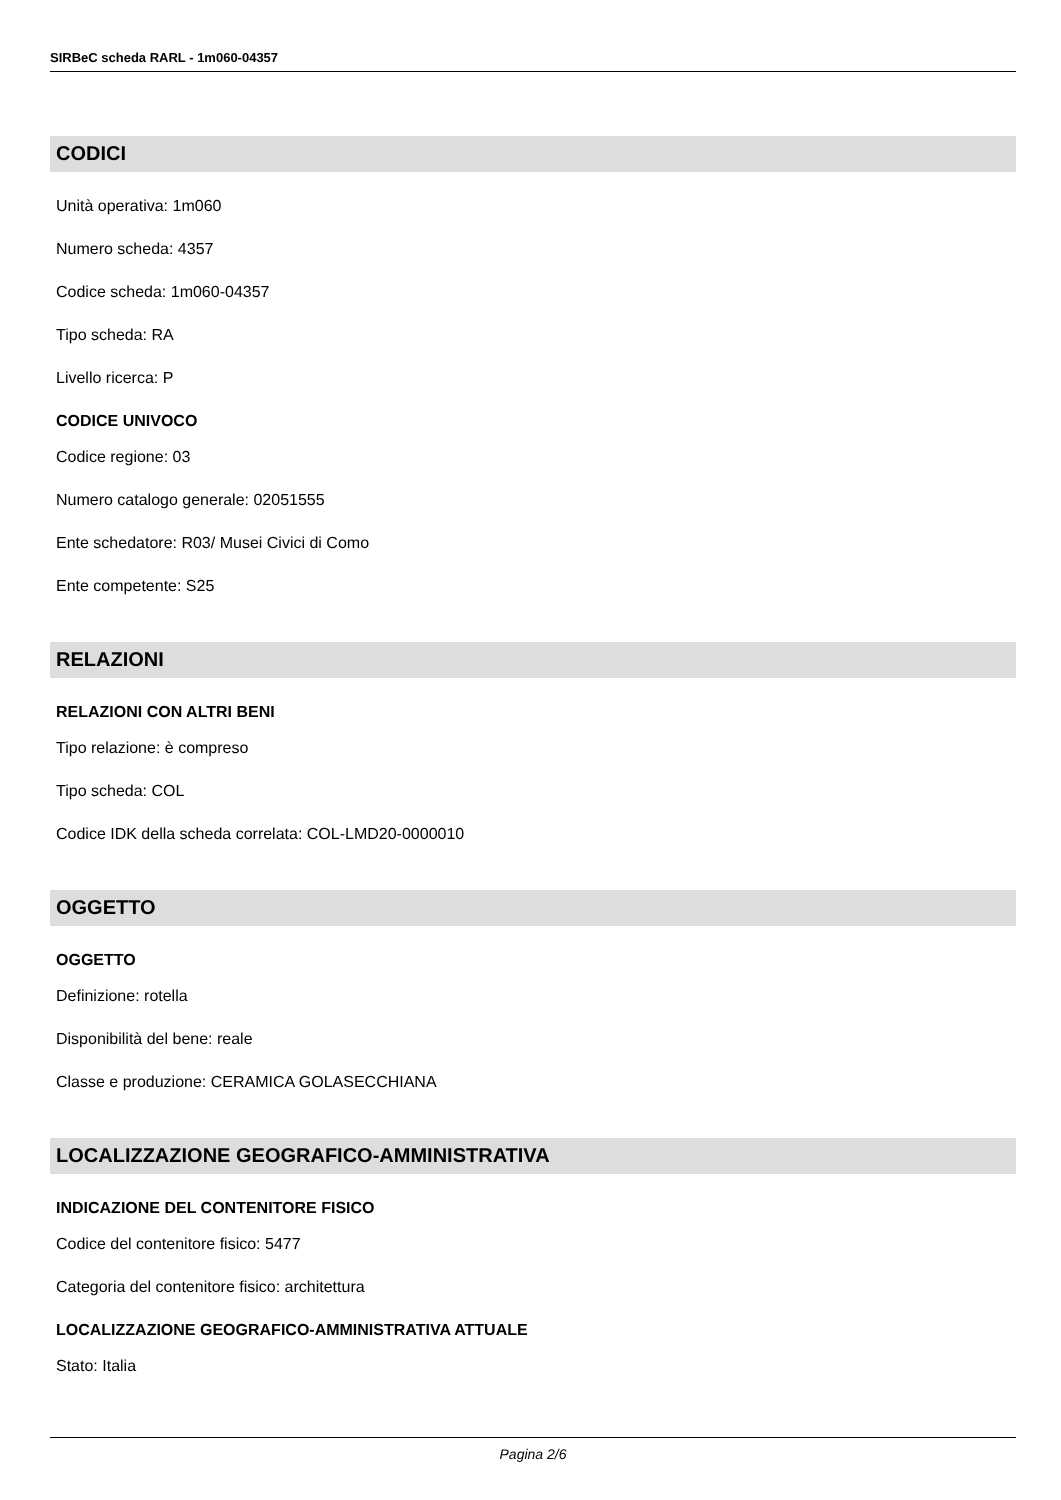SIRBeC scheda RARL - 1m060-04357
CODICI
Unità operativa: 1m060
Numero scheda: 4357
Codice scheda: 1m060-04357
Tipo scheda: RA
Livello ricerca: P
CODICE UNIVOCO
Codice regione: 03
Numero catalogo generale: 02051555
Ente schedatore: R03/ Musei Civici di Como
Ente competente: S25
RELAZIONI
RELAZIONI CON ALTRI BENI
Tipo relazione: è compreso
Tipo scheda: COL
Codice IDK della scheda correlata: COL-LMD20-0000010
OGGETTO
OGGETTO
Definizione: rotella
Disponibilità del bene: reale
Classe e produzione: CERAMICA GOLASECCHIANA
LOCALIZZAZIONE GEOGRAFICO-AMMINISTRATIVA
INDICAZIONE DEL CONTENITORE FISICO
Codice del contenitore fisico: 5477
Categoria del contenitore fisico: architettura
LOCALIZZAZIONE GEOGRAFICO-AMMINISTRATIVA ATTUALE
Stato: Italia
Pagina 2/6